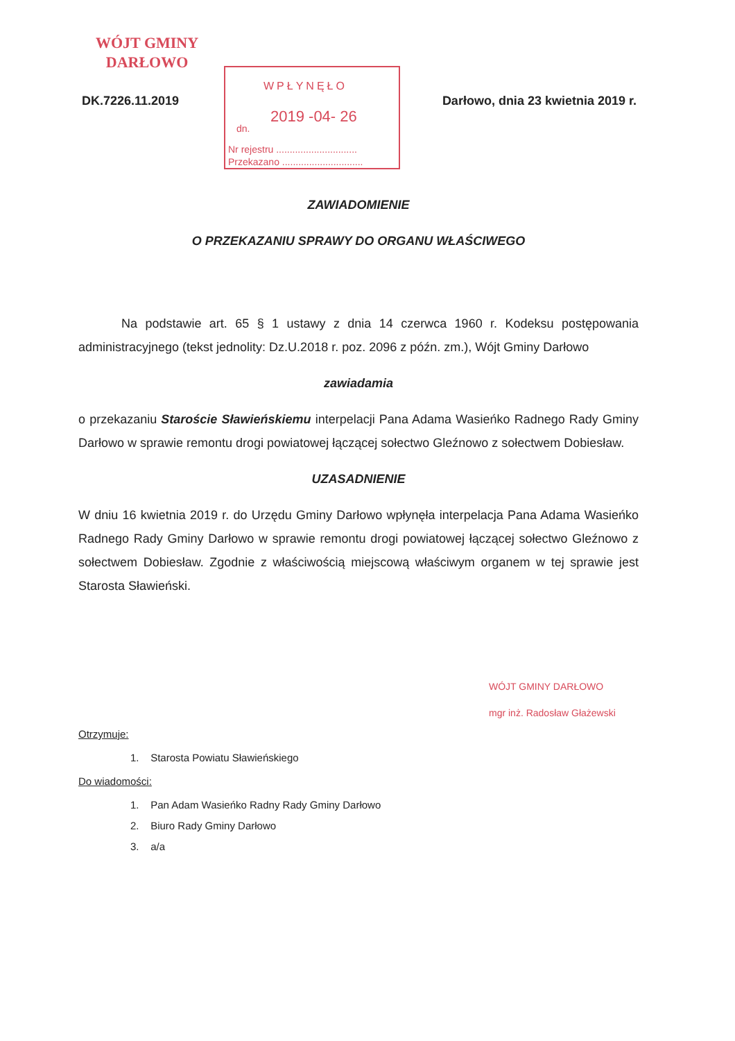WÓJT GMINY
DARŁOWO
WPŁYNĘŁO
dn.
2019 -04- 26
Nr rejestru ..............................
Przekazano ..............................
DK.7226.11.2019 Darłowo, dnia 23 kwietnia 2019 r.
ZAWIADOMIENIE
O PRZEKAZANIU SPRAWY DO ORGANU WŁAŚCIWEGO
Na podstawie art. 65 § 1 ustawy z dnia 14 czerwca 1960 r. Kodeksu postępowania administracyjnego (tekst jednolity: Dz.U.2018 r. poz. 2096 z późn. zm.), Wójt Gminy Darłowo
zawiadamia
o przekazaniu Staroście Sławieńskiemu interpelacji Pana Adama Wasieńko Radnego Rady Gminy Darłowo w sprawie remontu drogi powiatowej łączącej sołectwo Gleźnowo z sołectwem Dobiesław.
UZASADNIENIE
W dniu 16 kwietnia 2019 r. do Urzędu Gminy Darłowo wpłynęła interpelacja Pana Adama Wasieńko Radnego Rady Gminy Darłowo w sprawie remontu drogi powiatowej łączącej sołectwo Gleźnowo z sołectwem Dobiesław. Zgodnie z właściwością miejscową właściwym organem w tej sprawie jest Starosta Sławieński.
Otrzymuje:
1. Starosta Powiatu Sławieńskiego
Do wiadomości:
1. Pan Adam Wasieńko Radny Rady Gminy Darłowo
2. Biuro Rady Gminy Darłowo
3. a/a
WÓJT GMINY DARŁOWO
mgr inż. Radosław Głażewski